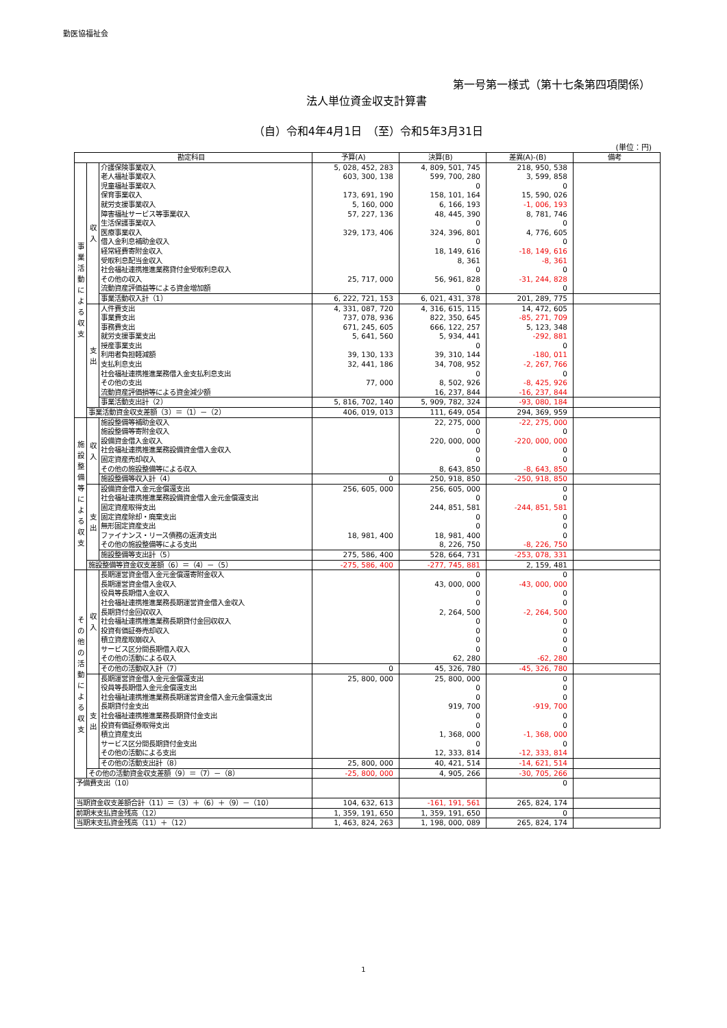勤医協福祉会
第一号第一様式（第十七条第四項関係）
法人単位資金収支計算書
（自）令和4年4月1日　（至）令和5年3月31日
(単位：円)
| 勘定科目 | | | 予算(A) | 決算(B) | 差異(A)-(B) | 備考 |
| --- | --- | --- | --- | --- | --- | --- |
| 事 業 活 動 に よ る 収 支 | 収 入 | 介護保険事業収入 | 5, 028, 452, 283 | 4, 809, 501, 745 | 218, 950, 538 | |
| | | 老人福祉事業収入 | 603, 300, 138 | 599, 700, 280 | 3, 599, 858 | |
| | | 児童福祉事業収入 | | 0 | 0 | |
| | | 保育事業収入 | 173, 691, 190 | 158, 101, 164 | 15, 590, 026 | |
| | | 就労支援事業収入 | 5, 160, 000 | 6, 166, 193 | -1, 006, 193 | |
| | | 障害福祉サービス等事業収入 | 57, 227, 136 | 48, 445, 390 | 8, 781, 746 | |
| | | 生活保護事業収入 | | 0 | 0 | |
| | | 医療事業収入 | 329, 173, 406 | 324, 396, 801 | 4, 776, 605 | |
| | | 借入金利息補助金収入 | | 0 | 0 | |
| | | 経常経費寄附金収入 | | 18, 149, 616 | -18, 149, 616 | |
| | | 受取利息配当金収入 | | 8, 361 | -8, 361 | |
| | | 社会福祉連携推進業務貸付金受取利息収入 | | 0 | 0 | |
| | | その他の収入 | 25, 717, 000 | 56, 961, 828 | -31, 244, 828 | |
| | | 流動資産評価益等による資金増加額 | | 0 | 0 | |
| | | 事業活動収入計（1） | 6, 222, 721, 153 | 6, 021, 431, 378 | 201, 289, 775 | |
| | 支 出 | 人件費支出 | 4, 331, 087, 720 | 4, 316, 615, 115 | 14, 472, 605 | |
| | | 事業費支出 | 737, 078, 936 | 822, 350, 645 | -85, 271, 709 | |
| | | 事務費支出 | 671, 245, 605 | 666, 122, 257 | 5, 123, 348 | |
| | | 就労支援事業支出 | 5, 641, 560 | 5, 934, 441 | -292, 881 | |
| | | 授産事業支出 | | 0 | 0 | |
| | | 利用者負担軽減額 | 39, 130, 133 | 39, 310, 144 | -180, 011 | |
| | | 支払利息支出 | 32, 441, 186 | 34, 708, 952 | -2, 267, 766 | |
| | | 社会福祉連携推進業務借入金支払利息支出 | | 0 | 0 | |
| | | その他の支出 | 77, 000 | 8, 502, 926 | -8, 425, 926 | |
| | | 流動資産評価損等による資金減少額 | | 16, 237, 844 | -16, 237, 844 | |
| | | 事業活動支出計（2） | 5, 816, 702, 140 | 5, 909, 782, 324 | -93, 080, 184 | |
| | 事業活動資金収支差額（3）＝（1）－（2） | | 406, 019, 013 | 111, 649, 054 | 294, 369, 959 | |
| 施 設 整 備 等 に よ る 収 支 | 収 入 | 施設整備等補助金収入 | | 22, 275, 000 | -22, 275, 000 | |
| | | 施設整備等寄附金収入 | | 0 | 0 | |
| | | 設備資金借入金収入 | | 220, 000, 000 | -220, 000, 000 | |
| | | 社会福祉連携推進業務設備資金借入金収入 | | 0 | 0 | |
| | | 固定資産売却収入 | | 0 | 0 | |
| | | その他の施設整備等による収入 | | 8, 643, 850 | -8, 643, 850 | |
| | | 施設整備等収入計（4） | 0 | 250, 918, 850 | -250, 918, 850 | |
| | 支 出 | 設備資金借入金元金償還支出 | 256, 605, 000 | 256, 605, 000 | 0 | |
| | | 社会福祉連携推進業務設備資金借入金元金償還支出 | | 0 | 0 | |
| | | 固定資産取得支出 | | 244, 851, 581 | -244, 851, 581 | |
| | | 固定資産除却・廃棄支出 | | 0 | 0 | |
| | | 無形固定資産支出 | | 0 | 0 | |
| | | ファイナンス・リース債務の返済支出 | 18, 981, 400 | 18, 981, 400 | 0 | |
| | | その他の施設整備等による支出 | | 8, 226, 750 | -8, 226, 750 | |
| | | 施設整備等支出計（5） | 275, 586, 400 | 528, 664, 731 | -253, 078, 331 | |
| | 施設整備等資金収支差額（6）＝（4）－（5） | | -275, 586, 400 | -277, 745, 881 | 2, 159, 481 | |
| そ の 他 の 活 動 に よ る 収 支 | 収 入 | 長期運営資金借入金元金償還寄附金収入 | | 0 | 0 | |
| | | 長期運営資金借入金収入 | | 43, 000, 000 | -43, 000, 000 | |
| | | 役員等長期借入金収入 | | 0 | 0 | |
| | | 社会福祉連携推進業務長期運営資金借入金収入 | | 0 | 0 | |
| | | 長期貸付金回収収入 | | 2, 264, 500 | -2, 264, 500 | |
| | | 社会福祉連携推進業務長期貸付金回収収入 | | 0 | 0 | |
| | | 投資有価証券売却収入 | | 0 | 0 | |
| | | 積立資産取崩収入 | | 0 | 0 | |
| | | サービス区分間長期借入収入 | | 0 | 0 | |
| | | その他の活動による収入 | | 62, 280 | -62, 280 | |
| | | その他の活動収入計（7） | 0 | 45, 326, 780 | -45, 326, 780 | |
| | 支 出 | 長期運営資金借入金元金償還支出 | 25, 800, 000 | 25, 800, 000 | 0 | |
| | | 役員等長期借入金元金償還支出 | | 0 | 0 | |
| | | 社会福祉連携推進業務長期運営資金借入金元金償還支出 | | 0 | 0 | |
| | | 長期貸付金支出 | | 919, 700 | -919, 700 | |
| | | 社会福祉連携推進業務長期貸付金支出 | | 0 | 0 | |
| | | 投資有価証券取得支出 | | 0 | 0 | |
| | | 積立資産支出 | | 1, 368, 000 | -1, 368, 000 | |
| | | サービス区分間長期貸付金支出 | | 0 | 0 | |
| | | その他の活動による支出 | | 12, 333, 814 | -12, 333, 814 | |
| | | その他の活動支出計（8） | 25, 800, 000 | 40, 421, 514 | -14, 621, 514 | |
| | その他の活動資金収支差額（9）＝（7）－（8） | | -25, 800, 000 | 4, 905, 266 | -30, 705, 266 | |
| 予備費支出（10） | | | | | 0 | |
| 当期資金収支差額合計（11）＝（3）＋（6）＋（9）－（10） | | | 104, 632, 613 | -161, 191, 561 | 265, 824, 174 | |
| 前期末支払資金残高（12） | | | 1, 359, 191, 650 | 1, 359, 191, 650 | 0 | |
| 当期末支払資金残高（11）＋（12） | | | 1, 463, 824, 263 | 1, 198, 000, 089 | 265, 824, 174 | |
1